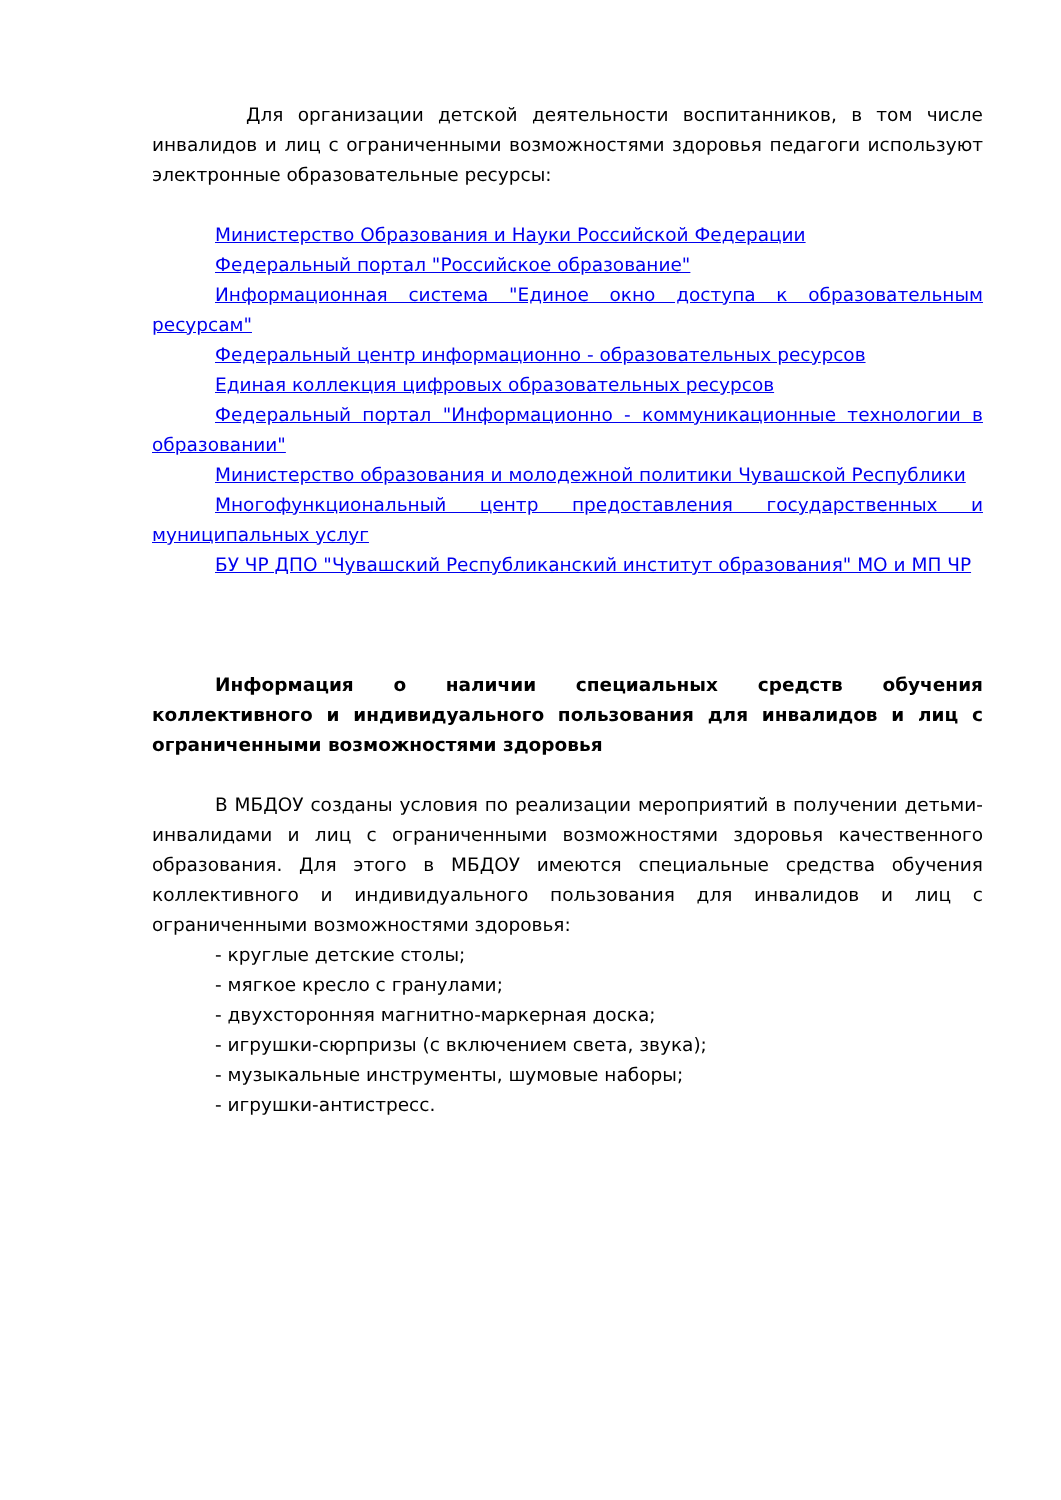Для организации детской деятельности воспитанников, в том числе инвалидов и лиц с ограниченными возможностями здоровья педагоги используют электронные образовательные ресурсы:
Министерство Образования и Науки Российской Федерации
Федеральный портал "Российское образование"
Информационная система "Единое окно доступа к образовательным ресурсам"
Федеральный центр информационно - образовательных ресурсов
Единая коллекция цифровых образовательных ресурсов
Федеральный портал "Информационно - коммуникационные технологии в образовании"
Министерство образования и молодежной политики Чувашской Республики
Многофункциональный центр предоставления государственных и муниципальных услуг
БУ ЧР ДПО "Чувашский Республиканский институт образования" МО и МП ЧР
Информация о наличии специальных средств обучения коллективного и индивидуального пользования для инвалидов и лиц с ограниченными возможностями здоровья
В МБДОУ созданы условия по реализации мероприятий в получении детьми- инвалидами и лиц с ограниченными возможностями здоровья качественного образования. Для этого в МБДОУ имеются специальные средства обучения коллективного и индивидуального пользования для инвалидов и лиц с ограниченными возможностями здоровья:
- круглые детские столы;
- мягкое кресло с гранулами;
- двухсторонняя магнитно-маркерная доска;
- игрушки-сюрпризы (с включением света, звука);
- музыкальные инструменты, шумовые наборы;
- игрушки-антистресс.